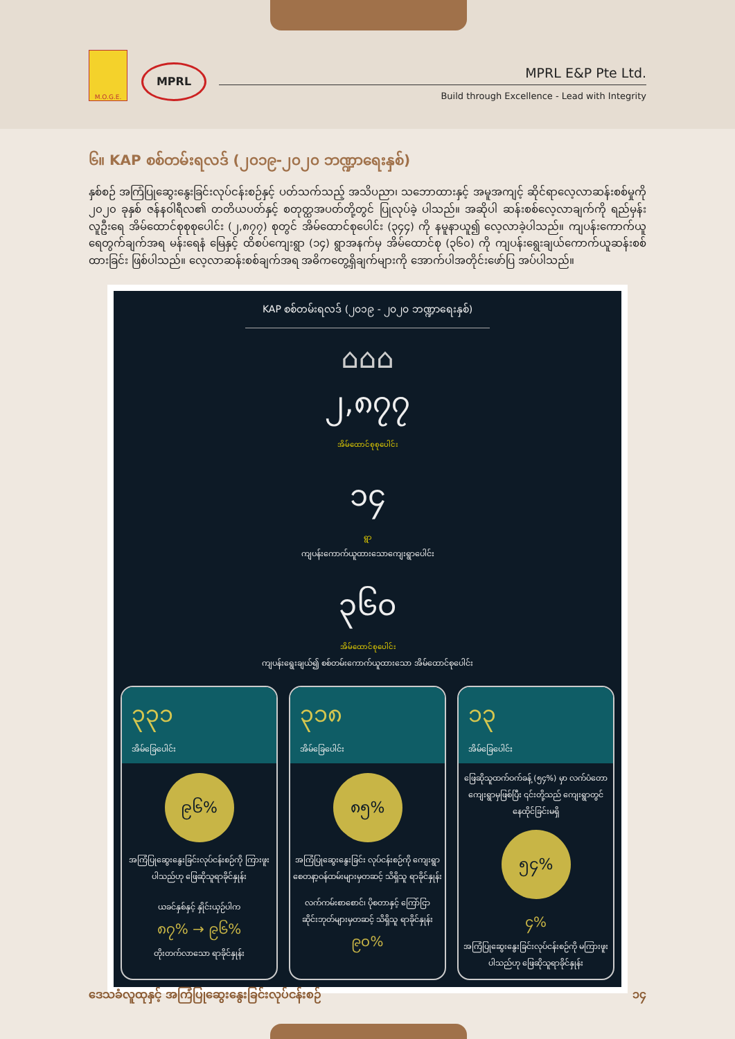M.O.G.E.
MPRL
MPRL E&P Pte Ltd.
Build through Excellence - Lead with Integrity
၆။ KAP စစ်တမ်းရလဒ် (၂၀၁၉-၂၀၂၀ ဘဏ္ဍာရေးနှစ်)
နှစ်စဉ် အကြံပြုဆွေးနွေးခြင်းလုပ်ငန်းစဉ်နှင့် ပတ်သက်သည့် အသိပညာ၊ သဘောထားနှင့် အမူအကျင့် ဆိုင်ရာလေ့လာဆန်းစစ်မှုကို ၂၀၂၀ ခုနှစ် ဇန်နဝါရီလ၏ တတိယပတ်နှင့် စတုတ္ထအပတ်တို့တွင် ပြုလုပ်ခဲ့ ပါသည်။ အဆိုပါ ဆန်းစစ်လေ့လာချက်ကို ရည်မှန်းလူဦးရေ အိမ်ထောင်စုစုစုပေါင်း (၂,၈၇၇) စုတွင် အိမ်ထောင်စုပေါင်း (၃၄၄) ကို နမူနာယူ၍ လေ့လာခဲ့ပါသည်။ ကျပန်းကောက်ယူရေတွက်ချက်အရ မန်းရေနံ မြေနှင့် ထိစပ်ကျေးရွာ (၁၄) ရွာအနက်မှ အိမ်ထောင်စု (၃၆၀) ကို ကျပန်းရွေးချယ်ကောက်ယူဆန်းစစ် ထားခြင်း ဖြစ်ပါသည်။ လေ့လာဆန်းစစ်ချက်အရ အဓိကတွေ့ရှိချက်များကို အောက်ပါအတိုင်းဖော်ပြ အပ်ပါသည်။
KAP စစ်တမ်းရလဒ် (၂၀၁၉ - ၂၀၂၀ ဘဏ္ဍာရေးနှစ်)
⌂⌂⌂
၂,၈၇၇
အိမ်ထောင်စုစုပေါင်း
၁၄
ရွာ
ကျပန်းကောက်ယူထားသောကျေးရွာပေါင်း
၃၆၀
အိမ်ထောင်စုပေါင်း
ကျပန်းရွေးချယ်၍ စစ်တမ်းကောက်ယူထားသော အိမ်ထောင်စုပေါင်း
၃၃၁
အိမ်ခြေပေါင်း
၉၆%
အကြံပြုဆွေးနွေးခြင်းလုပ်ငန်းစဉ်ကို ကြားဖူးပါသည်ဟု ဖြေဆိုသူရာခိုင်နှုန်း
ယခင်နှစ်နှင့် နှိုင်းယှဉ်ပါက
၈၇% → ၉၆%
တိုးတက်လာသော ရာခိုင်နှုန်း
၃၁၈
အိမ်ခြေပေါင်း
၈၅%
အကြံပြုဆွေးနွေးခြင်း လုပ်ငန်းစဉ်ကို ကျေးရွာ စေတနာ့ဝန်ထမ်းများမှတဆင့် သိရှိသူ ရာခိုင်နှုန်း
လက်ကမ်းစာစောင်၊ ပိုစတာနှင့် ကြော်ငြာ ဆိုင်းဘုတ်များမှတဆင့် သိရှိသူ ရာခိုင်နှုန်း
၉၀%
၁၃
အိမ်ခြေပေါင်း
ဖြေဆိုသူထက်ဝက်ခန့် (၅၄%) မှာ လက်ပံတော ကျေးရွာမှဖြစ်ပြီး ၎င်းတို့သည် ကျေးရွာတွင် နေထိုင်ခြင်းမရှိ
၅၄%
၄%
အကြံပြုဆွေးနွေးခြင်းလုပ်ငန်းစဉ်ကို မကြားဖူးပါသည်ဟု ဖြေဆိုသူရာခိုင်နှုန်း
ဒေသခံလူထုနှင့် အကြံပြုဆွေးနွေးခြင်းလုပ်ငန်းစဉ် ၁၄